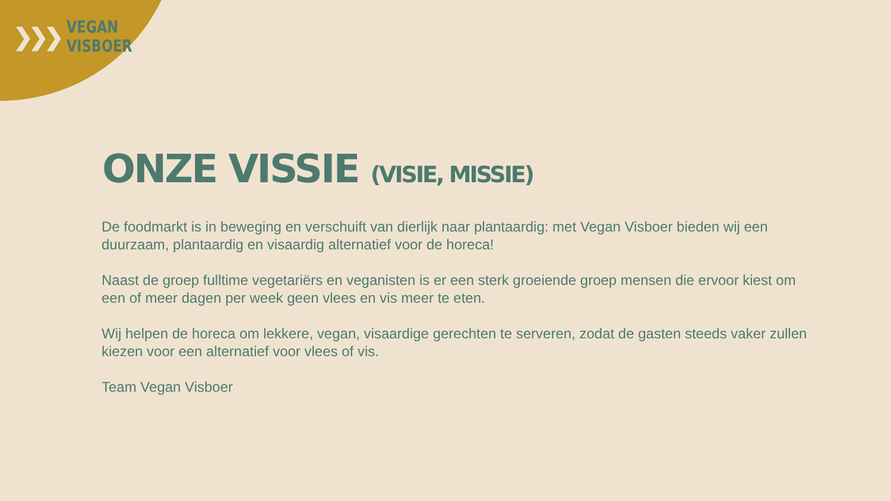❯❯❯
VEGAN
VISBOER
ONZE VISSIE (VISIE, MISSIE)
De foodmarkt is in beweging en verschuift van dierlijk naar plantaardig: met Vegan Visboer bieden wij een duurzaam, plantaardig en visaardig alternatief voor de horeca!
Naast de groep fulltime vegetariërs en veganisten is er een sterk groeiende groep mensen die ervoor kiest om een of meer dagen per week geen vlees en vis meer te eten.
Wij helpen de horeca om lekkere, vegan, visaardige gerechten te serveren, zodat de gasten steeds vaker zullen kiezen voor een alternatief voor vlees of vis.
Team Vegan Visboer